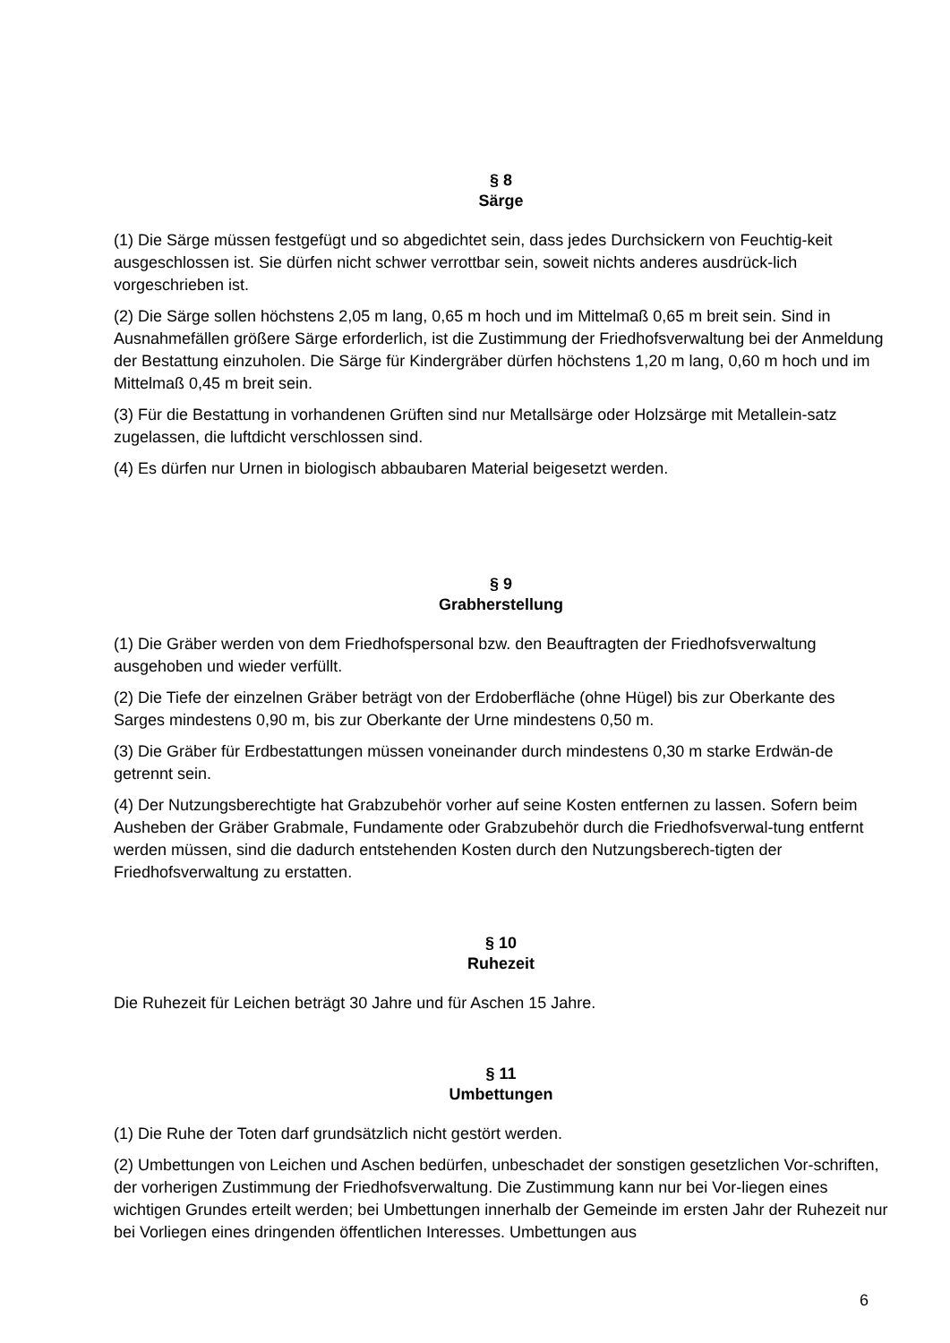§ 8
Särge
(1) Die Särge müssen festgefügt und so abgedichtet sein, dass jedes Durchsickern von Feuchtig-keit ausgeschlossen ist. Sie dürfen nicht schwer verrottbar sein, soweit nichts anderes ausdrück-lich vorgeschrieben ist.
(2) Die Särge sollen höchstens 2,05 m lang, 0,65 m hoch und im Mittelmaß 0,65 m breit sein. Sind in Ausnahmefällen größere Särge erforderlich, ist die Zustimmung der Friedhofsverwaltung bei der Anmeldung der Bestattung einzuholen. Die Särge für Kindergräber dürfen höchstens 1,20 m lang, 0,60 m hoch und im Mittelmaß 0,45 m breit sein.
(3) Für die Bestattung in vorhandenen Grüften sind nur Metallsärge oder Holzsärge mit Metallein-satz zugelassen, die luftdicht verschlossen sind.
(4) Es dürfen nur Urnen in biologisch abbaubaren Material beigesetzt werden.
§ 9
Grabherstellung
(1) Die Gräber werden von dem Friedhofspersonal bzw. den Beauftragten der Friedhofsverwaltung ausgehoben und wieder verfüllt.
(2) Die Tiefe der einzelnen Gräber beträgt von der Erdoberfläche (ohne Hügel) bis zur Oberkante des Sarges mindestens 0,90 m, bis zur Oberkante der Urne mindestens 0,50 m.
(3) Die Gräber für Erdbestattungen müssen voneinander durch mindestens 0,30 m starke Erdwän-de getrennt sein.
(4) Der Nutzungsberechtigte hat Grabzubehör vorher auf seine Kosten entfernen zu lassen. Sofern beim Ausheben der Gräber Grabmale, Fundamente oder Grabzubehör durch die Friedhofsverwal-tung entfernt werden müssen, sind die dadurch entstehenden Kosten durch den Nutzungsberech-tigten der Friedhofsverwaltung zu erstatten.
§ 10
Ruhezeit
Die Ruhezeit für Leichen beträgt 30 Jahre und für Aschen 15 Jahre.
§ 11
Umbettungen
(1) Die Ruhe der Toten darf grundsätzlich nicht gestört werden.
(2) Umbettungen von Leichen und Aschen bedürfen, unbeschadet der sonstigen gesetzlichen Vor-schriften, der vorherigen Zustimmung der Friedhofsverwaltung. Die Zustimmung kann nur bei Vor-liegen eines wichtigen Grundes erteilt werden; bei Umbettungen innerhalb der Gemeinde im ersten Jahr der Ruhezeit nur bei Vorliegen eines dringenden öffentlichen Interesses. Umbettungen aus
6